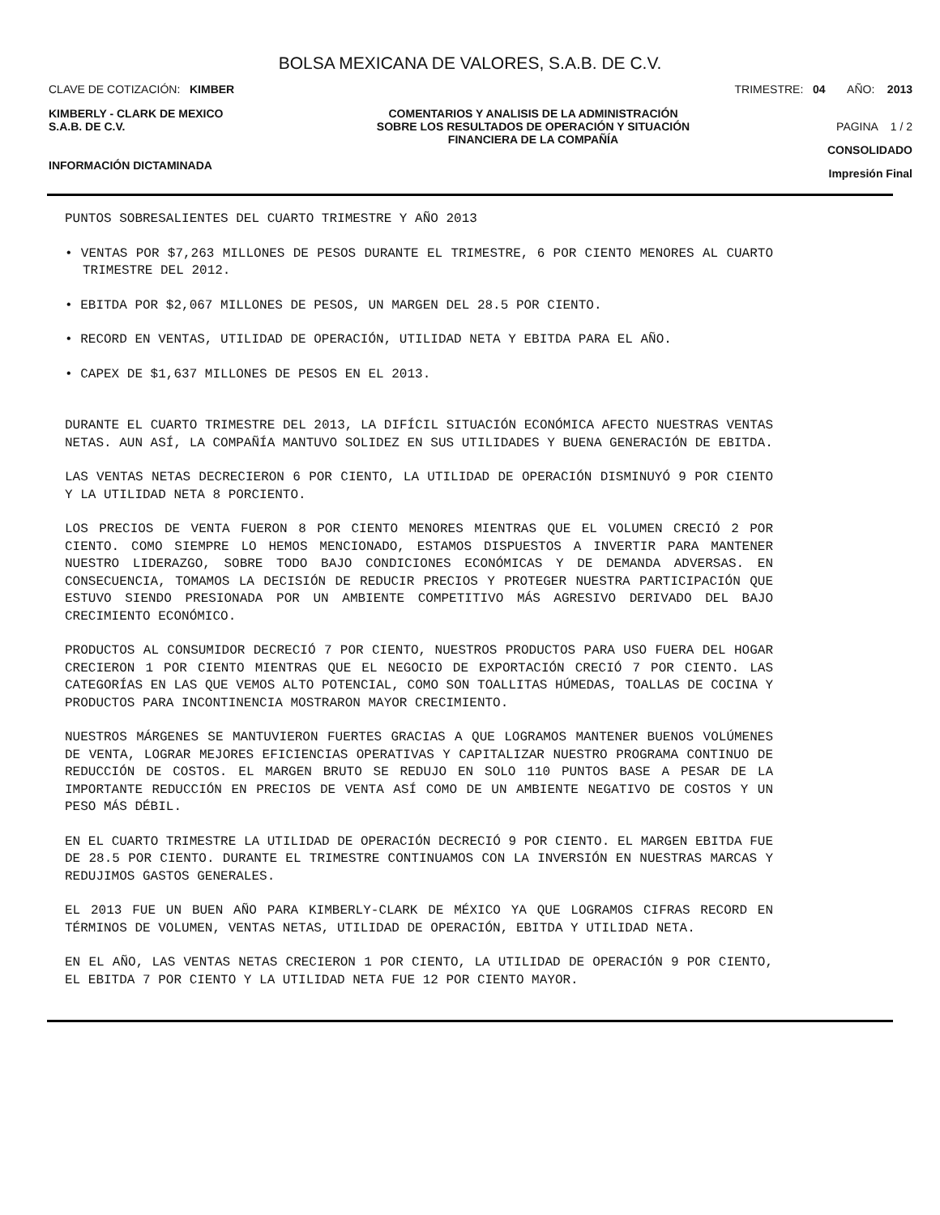BOLSA MEXICANA DE VALORES, S.A.B. DE C.V.
CLAVE DE COTIZACIÓN: KIMBER TRIMESTRE: 04 AÑO: 2013
KIMBERLY - CLARK DE MEXICO
S.A.B. DE C.V.
INFORMACIÓN DICTAMINADA
COMENTARIOS Y ANALISIS DE LA ADMINISTRACIÓN SOBRE LOS RESULTADOS DE OPERACIÓN Y SITUACIÓN FINANCIERA DE LA COMPAÑÍA
PAGINA 1 / 2
CONSOLIDADO
Impresión Final
PUNTOS SOBRESALIENTES DEL CUARTO TRIMESTRE Y AÑO 2013
• VENTAS POR $7,263 MILLONES DE PESOS DURANTE EL TRIMESTRE, 6 POR CIENTO MENORES AL CUARTO TRIMESTRE DEL 2012.
• EBITDA POR $2,067 MILLONES DE PESOS, UN MARGEN DEL 28.5 POR CIENTO.
• RECORD EN VENTAS, UTILIDAD DE OPERACIÓN, UTILIDAD NETA Y EBITDA PARA EL AÑO.
• CAPEX DE $1,637 MILLONES DE PESOS EN EL 2013.
DURANTE EL CUARTO TRIMESTRE DEL 2013, LA DIFÍCIL SITUACIÓN ECONÓMICA AFECTO NUESTRAS VENTAS NETAS. AUN ASÍ, LA COMPAÑÍA MANTUVO SOLIDEZ EN SUS UTILIDADES Y BUENA GENERACIÓN DE EBITDA.
LAS VENTAS NETAS DECRECIERON 6 POR CIENTO, LA UTILIDAD DE OPERACIÓN DISMINUYÓ 9 POR CIENTO Y LA UTILIDAD NETA 8 PORCIENTO.
LOS PRECIOS DE VENTA FUERON 8 POR CIENTO MENORES MIENTRAS QUE EL VOLUMEN CRECIÓ 2 POR CIENTO. COMO SIEMPRE LO HEMOS MENCIONADO, ESTAMOS DISPUESTOS A INVERTIR PARA MANTENER NUESTRO LIDERAZGO, SOBRE TODO BAJO CONDICIONES ECONÓMICAS Y DE DEMANDA ADVERSAS. EN CONSECUENCIA, TOMAMOS LA DECISIÓN DE REDUCIR PRECIOS Y PROTEGER NUESTRA PARTICIPACIÓN QUE ESTUVO SIENDO PRESIONADA POR UN AMBIENTE COMPETITIVO MÁS AGRESIVO DERIVADO DEL BAJO CRECIMIENTO ECONÓMICO.
PRODUCTOS AL CONSUMIDOR DECRECIÓ 7 POR CIENTO, NUESTROS PRODUCTOS PARA USO FUERA DEL HOGAR CRECIERON 1 POR CIENTO MIENTRAS QUE EL NEGOCIO DE EXPORTACIÓN CRECIÓ 7 POR CIENTO. LAS CATEGORÍAS EN LAS QUE VEMOS ALTO POTENCIAL, COMO SON TOALLITAS HÚMEDAS, TOALLAS DE COCINA Y PRODUCTOS PARA INCONTINENCIA MOSTRARON MAYOR CRECIMIENTO.
NUESTROS MÁRGENES SE MANTUVIERON FUERTES GRACIAS A QUE LOGRAMOS MANTENER BUENOS VOLÚMENES DE VENTA, LOGRAR MEJORES EFICIENCIAS OPERATIVAS Y CAPITALIZAR NUESTRO PROGRAMA CONTINUO DE REDUCCIÓN DE COSTOS. EL MARGEN BRUTO SE REDUJO EN SOLO 110 PUNTOS BASE A PESAR DE LA IMPORTANTE REDUCCIÓN EN PRECIOS DE VENTA ASÍ COMO DE UN AMBIENTE NEGATIVO DE COSTOS Y UN PESO MÁS DÉBIL.
EN EL CUARTO TRIMESTRE LA UTILIDAD DE OPERACIÓN DECRECIÓ 9 POR CIENTO. EL MARGEN EBITDA FUE DE 28.5 POR CIENTO. DURANTE EL TRIMESTRE CONTINUAMOS CON LA INVERSIÓN EN NUESTRAS MARCAS Y REDUJIMOS GASTOS GENERALES.
EL 2013 FUE UN BUEN AÑO PARA KIMBERLY-CLARK DE MÉXICO YA QUE LOGRAMOS CIFRAS RECORD EN TÉRMINOS DE VOLUMEN, VENTAS NETAS, UTILIDAD DE OPERACIÓN, EBITDA Y UTILIDAD NETA.
EN EL AÑO, LAS VENTAS NETAS CRECIERON 1 POR CIENTO, LA UTILIDAD DE OPERACIÓN 9 POR CIENTO, EL EBITDA 7 POR CIENTO Y LA UTILIDAD NETA FUE 12 POR CIENTO MAYOR.